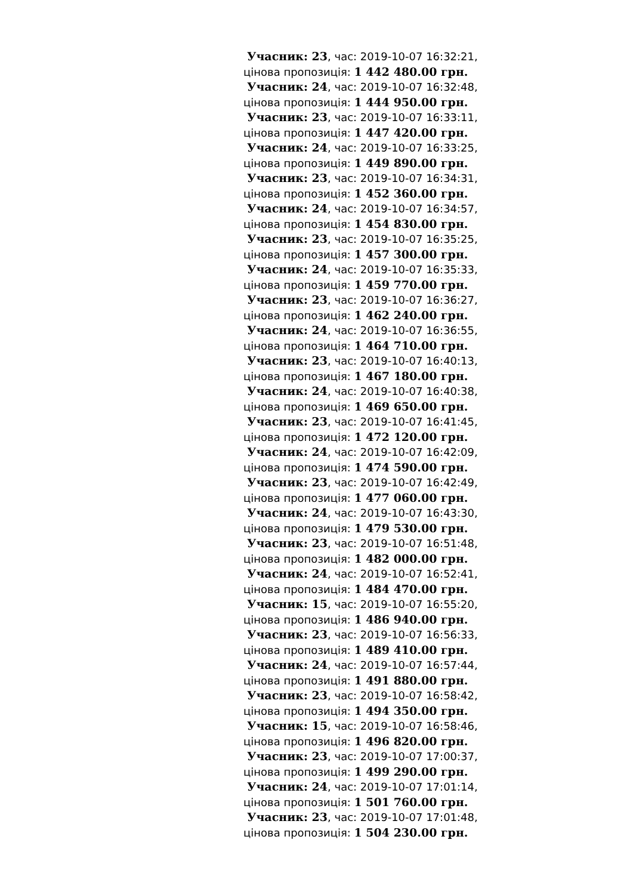Учасник: 23, час: 2019-10-07 16:32:21, цінова пропозиція: 1 442 480.00 грн.
Учасник: 24, час: 2019-10-07 16:32:48, цінова пропозиція: 1 444 950.00 грн.
Учасник: 23, час: 2019-10-07 16:33:11, цінова пропозиція: 1 447 420.00 грн.
Учасник: 24, час: 2019-10-07 16:33:25, цінова пропозиція: 1 449 890.00 грн.
Учасник: 23, час: 2019-10-07 16:34:31, цінова пропозиція: 1 452 360.00 грн.
Учасник: 24, час: 2019-10-07 16:34:57, цінова пропозиція: 1 454 830.00 грн.
Учасник: 23, час: 2019-10-07 16:35:25, цінова пропозиція: 1 457 300.00 грн.
Учасник: 24, час: 2019-10-07 16:35:33, цінова пропозиція: 1 459 770.00 грн.
Учасник: 23, час: 2019-10-07 16:36:27, цінова пропозиція: 1 462 240.00 грн.
Учасник: 24, час: 2019-10-07 16:36:55, цінова пропозиція: 1 464 710.00 грн.
Учасник: 23, час: 2019-10-07 16:40:13, цінова пропозиція: 1 467 180.00 грн.
Учасник: 24, час: 2019-10-07 16:40:38, цінова пропозиція: 1 469 650.00 грн.
Учасник: 23, час: 2019-10-07 16:41:45, цінова пропозиція: 1 472 120.00 грн.
Учасник: 24, час: 2019-10-07 16:42:09, цінова пропозиція: 1 474 590.00 грн.
Учасник: 23, час: 2019-10-07 16:42:49, цінова пропозиція: 1 477 060.00 грн.
Учасник: 24, час: 2019-10-07 16:43:30, цінова пропозиція: 1 479 530.00 грн.
Учасник: 23, час: 2019-10-07 16:51:48, цінова пропозиція: 1 482 000.00 грн.
Учасник: 24, час: 2019-10-07 16:52:41, цінова пропозиція: 1 484 470.00 грн.
Учасник: 15, час: 2019-10-07 16:55:20, цінова пропозиція: 1 486 940.00 грн.
Учасник: 23, час: 2019-10-07 16:56:33, цінова пропозиція: 1 489 410.00 грн.
Учасник: 24, час: 2019-10-07 16:57:44, цінова пропозиція: 1 491 880.00 грн.
Учасник: 23, час: 2019-10-07 16:58:42, цінова пропозиція: 1 494 350.00 грн.
Учасник: 15, час: 2019-10-07 16:58:46, цінова пропозиція: 1 496 820.00 грн.
Учасник: 23, час: 2019-10-07 17:00:37, цінова пропозиція: 1 499 290.00 грн.
Учасник: 24, час: 2019-10-07 17:01:14, цінова пропозиція: 1 501 760.00 грн.
Учасник: 23, час: 2019-10-07 17:01:48, цінова пропозиція: 1 504 230.00 грн.